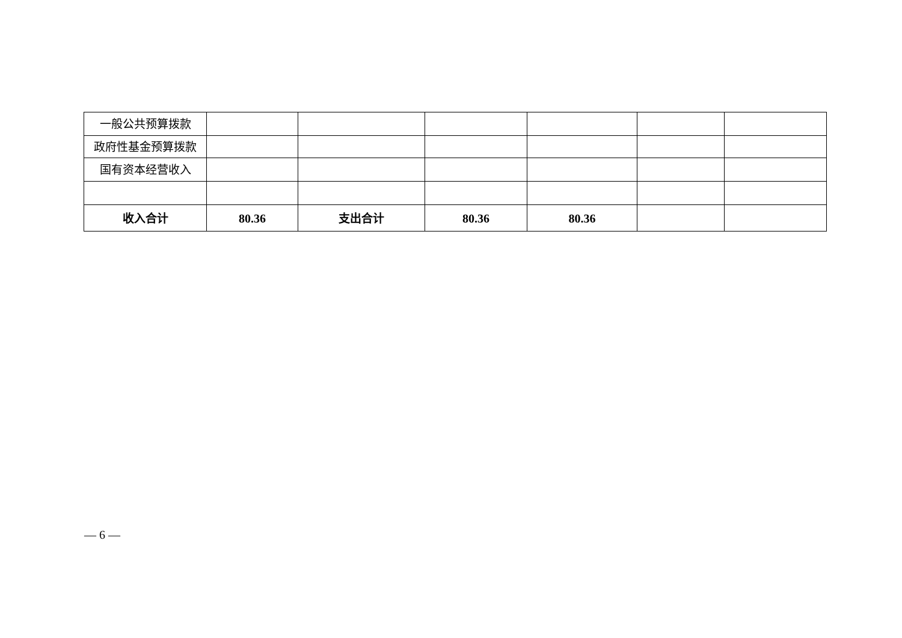| 一般公共预算拨款 | | | | | | |
| 政府性基金预算拨款 | | | | | | |
| 国有资本经营收入 | | | | | | |
| 收入合计 | 80.36 | 支出合计 | 80.36 | 80.36 | | |
— 6 —